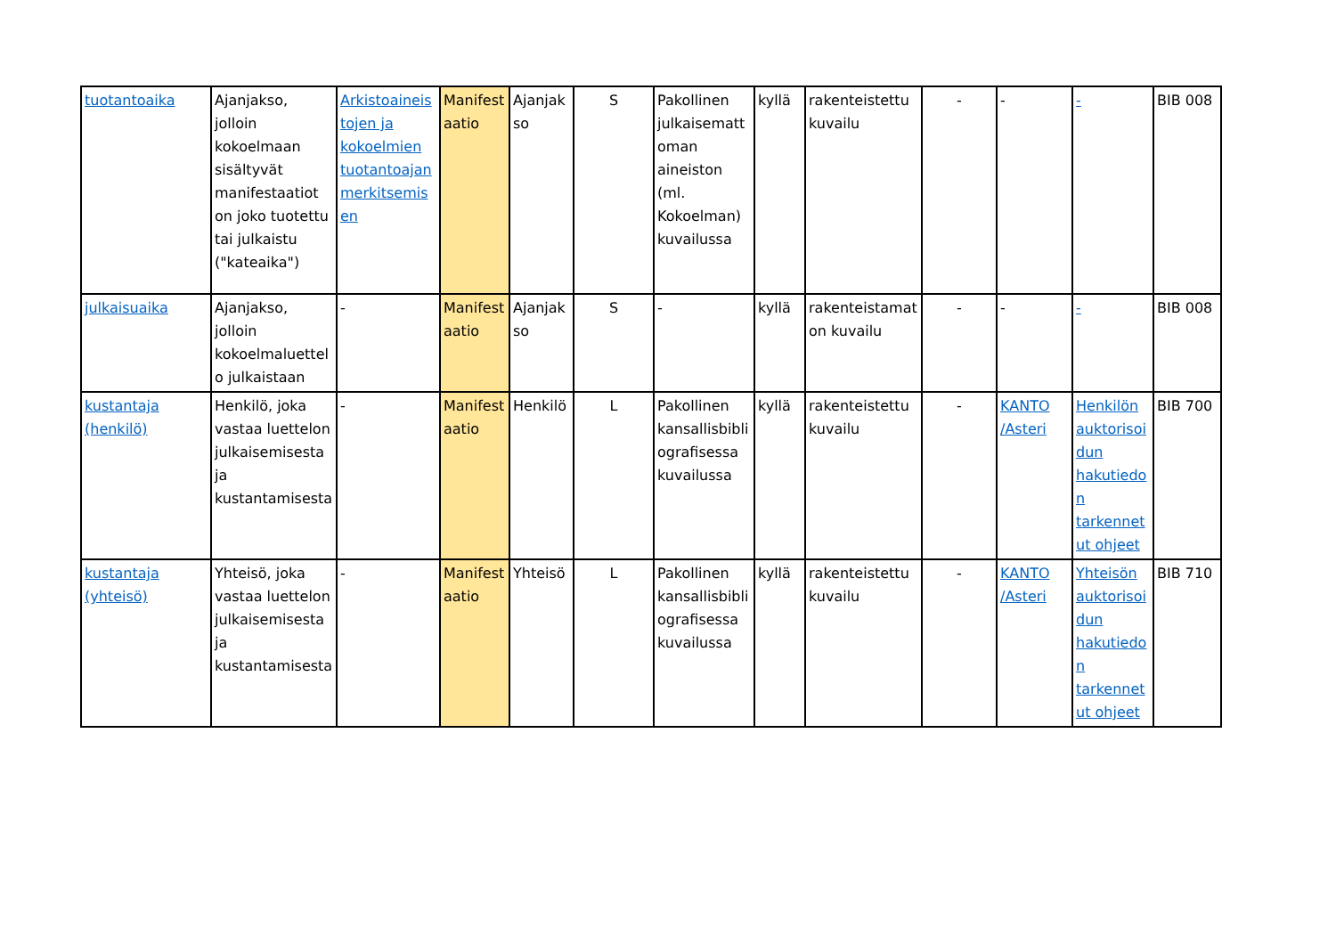| tuotantoaika | Ajanjakso, jolloin kokoelmaan sisältyvät manifestaatiot on joko tuotettu tai julkaistu ("kateaika") | Arkistoaineistojen ja kokoelmien tuotantoajan merkitsemisen | Manifestaatio | Ajanjakso | S | Pakollinen julkaisemattoman aineiston (ml. Kokoelman) kuvailussa | kyllä | rakenteistettu kuvailu | - | - | - | BIB 008 |
| julkaisuaika | Ajanjakso, jolloin kokoelmaluettelo julkaistaan | - | Manifestaatio | Ajanjakso | S | - | kyllä | rakenteistamaton kuvailu | - | - | - | BIB 008 |
| kustantaja (henkilö) | Henkilö, joka vastaa luettelon julkaisemisesta ja kustantamisesta | - | Manifestaatio | Henkilö | L | Pakollinen kansallisbibliografisessa kuvailussa | kyllä | rakenteistettu kuvailu | - | KANTO /Asteri | Henkilön auktorisoidun hakutiedon tarkennetut ohjeet | BIB 700 |
| kustantaja (yhteisö) | Yhteisö, joka vastaa luettelon julkaisemisesta ja kustantamisesta | - | Manifestaatio | Yhteisö | L | Pakollinen kansallisbibliografisessa kuvailussa | kyllä | rakenteistettu kuvailu | - | KANTO /Asteri | Yhteisön auktorisoidun hakutiedon tarkennetut ohjeet | BIB 710 |